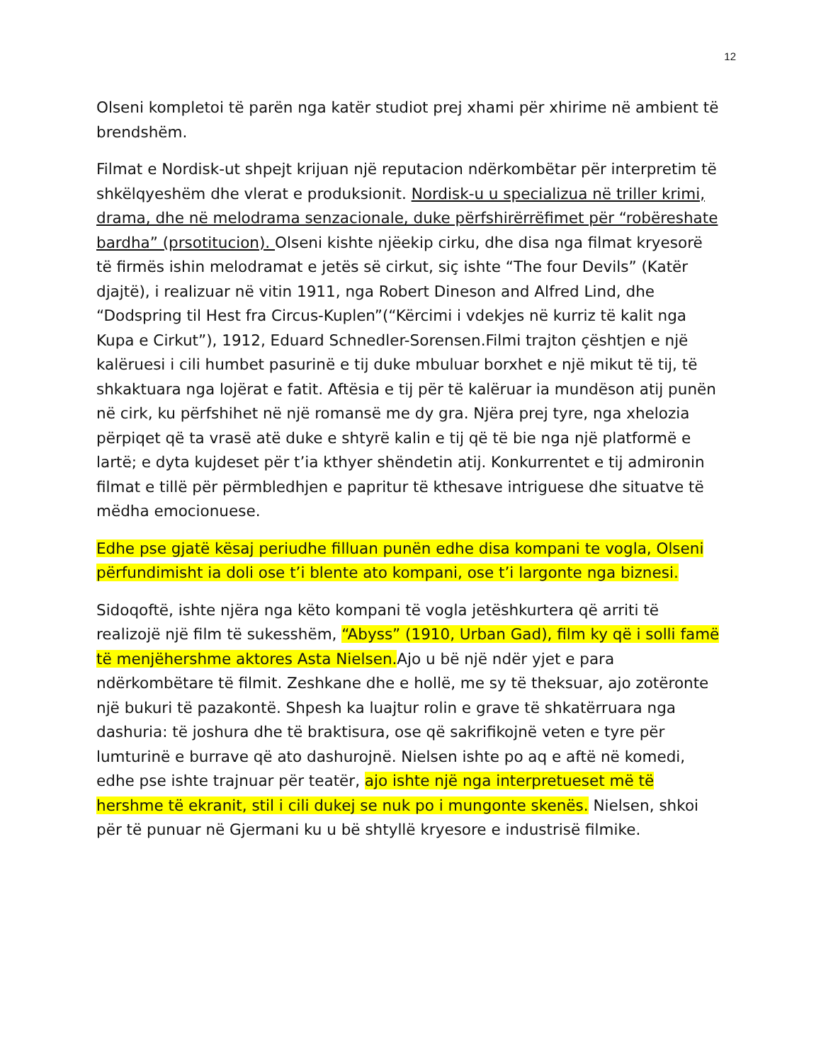12
Olseni kompletoi të parën nga katër studiot prej xhami për xhirime në ambient të brendshëm.
Filmat e Nordisk-ut shpejt krijuan një reputacion ndërkombëtar për interpretim të shkëlqyeshëm dhe vlerat e produksionit. Nordisk-u u specializua në triller krimi, drama, dhe në melodrama senzacionale, duke përfshirërrëfimet për “robëreshate bardha” (prsotitucion). Olseni kishte njëekip cirku, dhe disa nga filmat kryesorë të firmës ishin melodramat e jetës së cirkut, siç ishte “The four Devils” (Katër djajtë), i realizuar në vitin 1911, nga Robert Dineson and Alfred Lind, dhe “Dodspring til Hest fra Circus-Kuplen”(“Kërcimi i vdekjes në kurriz të kalit nga Kupa e Cirkut”), 1912, Eduard Schnedler-Sorensen.Filmi trajton çështjen e një kalëruesi i cili humbet pasurinë e tij duke mbuluar borxhet e një mikut të tij, të shkaktuara nga lojërat e fatit. Aftësia e tij për të kalëruar ia mundëson atij punën në cirk, ku përfshihet në një romansë me dy gra. Njëra prej tyre, nga xhelozia përpiqet që ta vrasë atë duke e shtyrë kalin e tij që të bie nga një platformë e lartë; e dyta kujdeset për t’ia kthyer shëndetin atij. Konkurrentet e tij admironin filmat e tillë për përmbledhjen e papritur të kthesave intriguese dhe situatve të mëdha emocionuese.
Edhe pse gjatë kësaj periudhe filluan punën edhe disa kompani te vogla, Olseni përfundimisht ia doli ose t’i blente ato kompani, ose t’i largonte nga biznesi.
Sidoqoftë, ishte njëra nga këto kompani të vogla jetëshkurtera që arriti të realizojë një film të sukesshëm, “Abyss” (1910, Urban Gad), film ky që i solli famë të menjëhershme aktores Asta Nielsen. Ajo u bë një ndër yjet e para ndërkombëtare të filmit. Zeshkane dhe e hollë, me sy të theksuar, ajo zotëronte një bukuri të pazakontë. Shpesh ka luajtur rolin e grave të shkatërruara nga dashuria: të joshura dhe të braktisura, ose që sakrifikojnë veten e tyre për lumturinë e burrave që ato dashurojnë. Nielsen ishte po aq e aftë në komedi, edhe pse ishte trajnuar për teatër, ajo ishte një nga interpretueset më të hershme të ekranit, stil i cili dukej se nuk po i mungonte skenës. Nielsen, shkoi për të punuar në Gjermani ku u bë shtyllë kryesore e industrisë filmike.